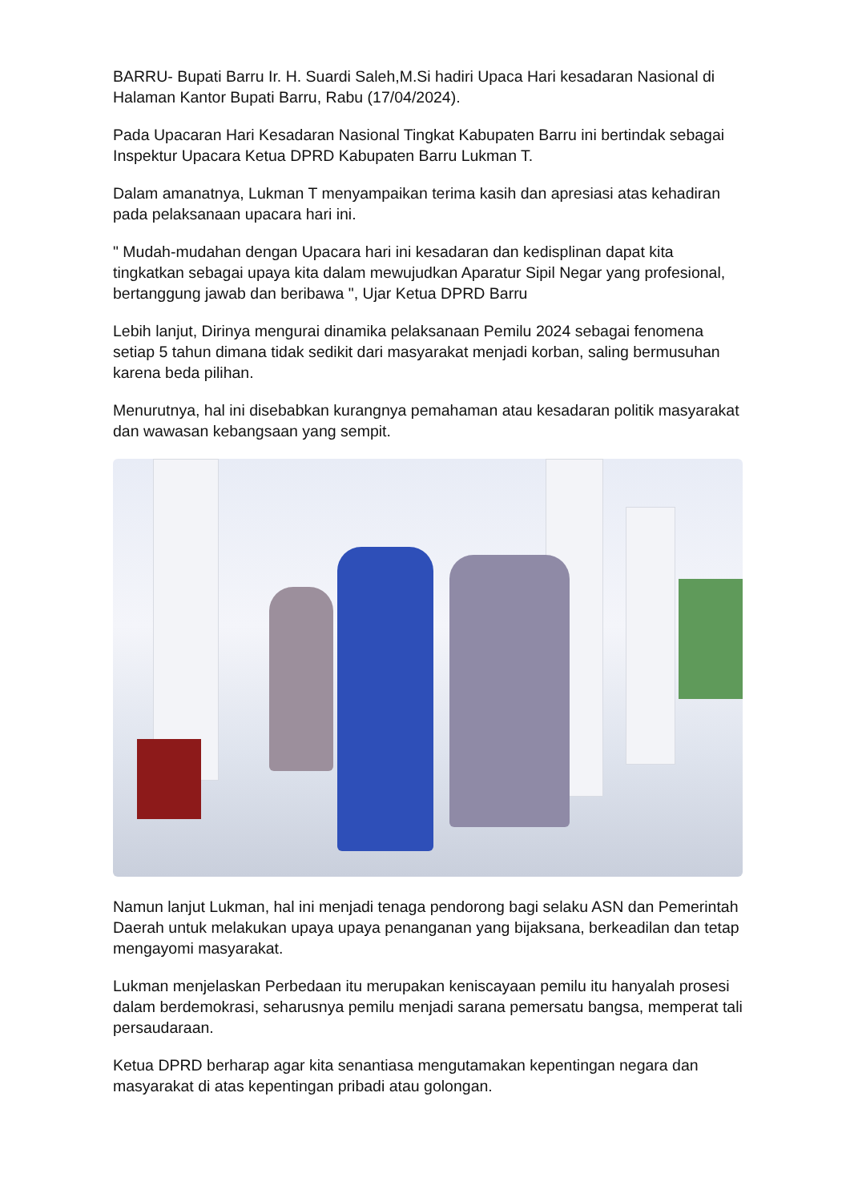BARRU- Bupati Barru Ir. H. Suardi Saleh,M.Si hadiri Upaca Hari kesadaran Nasional di Halaman Kantor Bupati Barru, Rabu (17/04/2024).
Pada Upacaran Hari Kesadaran Nasional Tingkat Kabupaten Barru ini bertindak sebagai Inspektur Upacara Ketua DPRD Kabupaten Barru Lukman T.
Dalam amanatnya, Lukman T menyampaikan terima kasih dan apresiasi atas kehadiran pada pelaksanaan upacara hari ini.
" Mudah-mudahan dengan Upacara hari ini kesadaran dan kedisplinan dapat kita tingkatkan sebagai upaya kita dalam mewujudkan Aparatur Sipil Negar yang profesional, bertanggung jawab dan beribawa ", Ujar Ketua DPRD Barru
Lebih lanjut, Dirinya mengurai dinamika pelaksanaan Pemilu 2024 sebagai fenomena setiap 5 tahun dimana tidak sedikit dari masyarakat menjadi korban, saling bermusuhan karena beda pilihan.
Menurutnya, hal ini disebabkan kurangnya pemahaman atau kesadaran politik masyarakat dan wawasan kebangsaan yang sempit.
Namun lanjut Lukman, hal ini menjadi tenaga pendorong bagi selaku ASN dan Pemerintah Daerah untuk melakukan upaya upaya penanganan yang bijaksana, berkeadilan dan tetap mengayomi masyarakat.
Lukman menjelaskan Perbedaan itu merupakan keniscayaan pemilu itu hanyalah prosesi dalam berdemokrasi, seharusnya pemilu menjadi sarana pemersatu bangsa, memperat tali persaudaraan.
Ketua DPRD berharap agar kita senantiasa mengutamakan kepentingan negara dan masyarakat di atas kepentingan pribadi atau golongan.